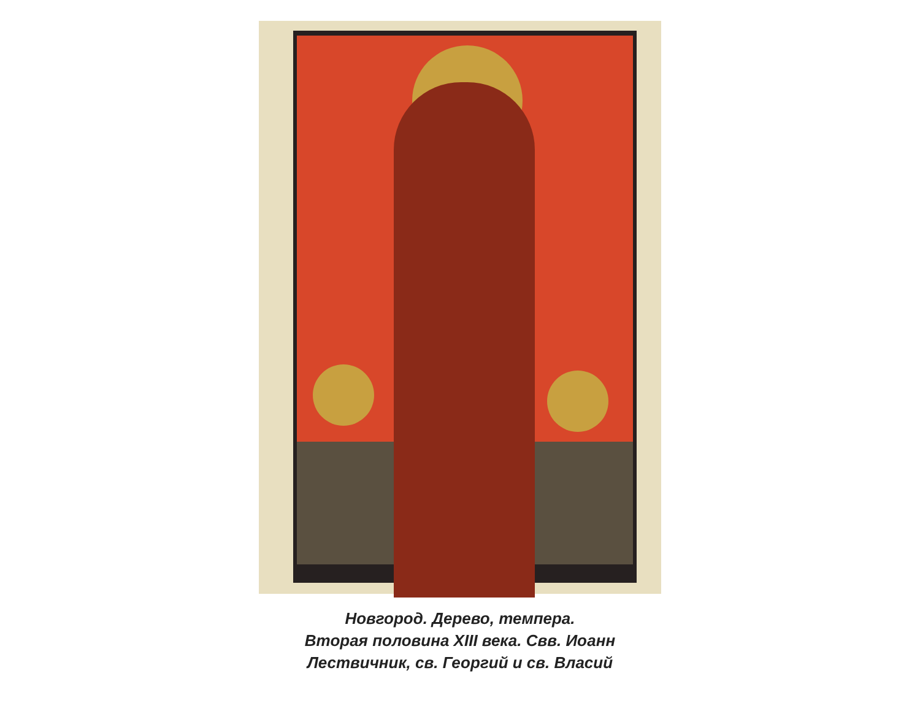Новгород. Дерево, темпера.
Вторая половина XIII века. Свв. Иоанн
Лествичник, св. Георгий и св. Власий